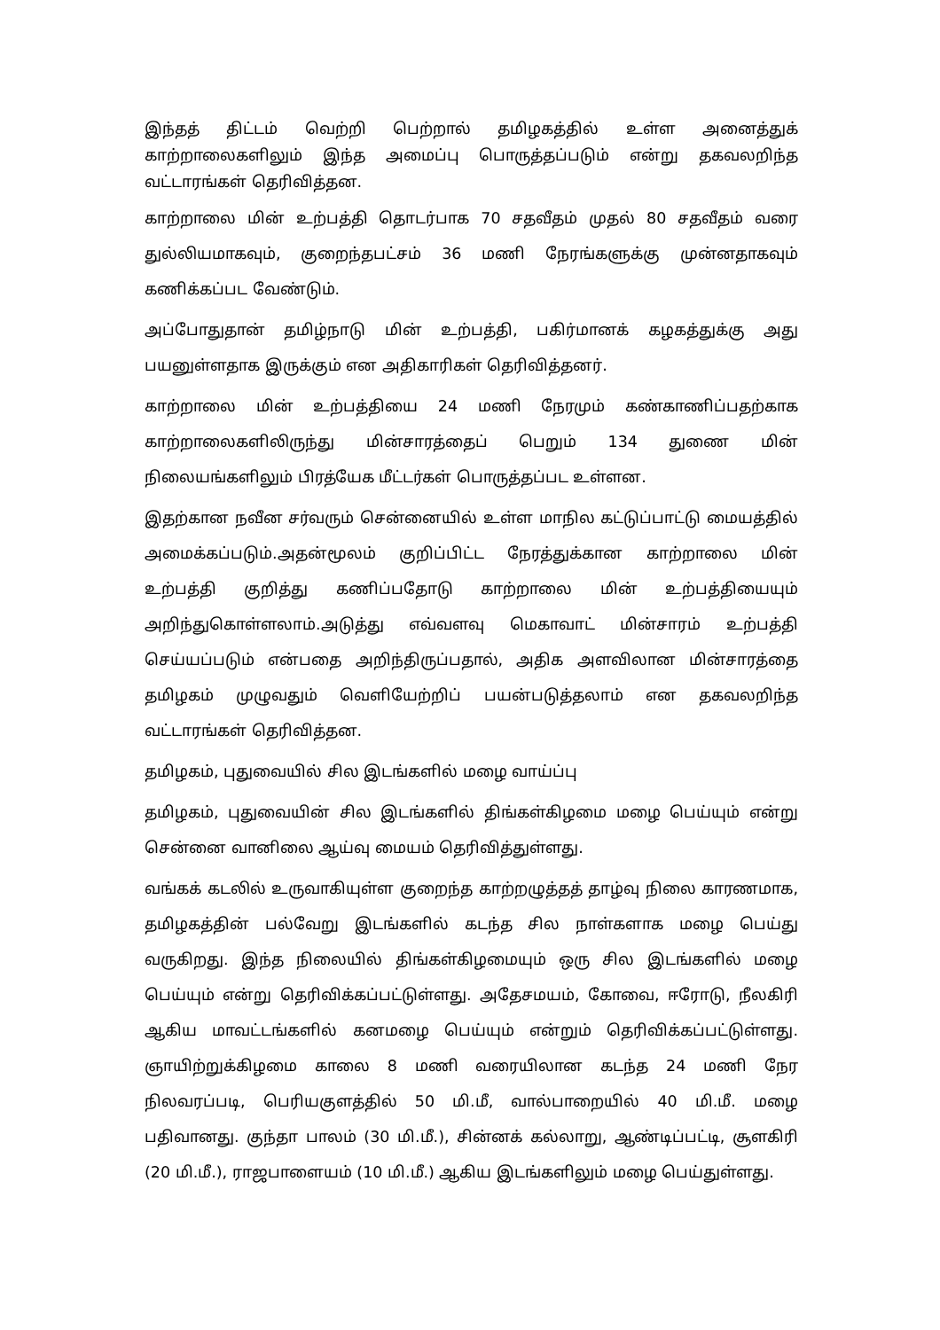இந்தத் திட்டம் வெற்றி பெற்றால் தமிழகத்தில் உள்ள அனைத்துக் காற்றாலைகளிலும் இந்த அமைப்பு பொருத்தப்படும் என்று தகவலறிந்த வட்டாரங்கள் தெரிவித்தன.
காற்றாலை மின் உற்பத்தி தொடர்பாக 70 சதவீதம் முதல் 80 சதவீதம் வரை துல்லியமாகவும், குறைந்தபட்சம் 36 மணி நேரங்களுக்கு முன்னதாகவும் கணிக்கப்பட வேண்டும்.
அப்போதுதான் தமிழ்நாடு மின் உற்பத்தி, பகிர்மானக் கழகத்துக்கு அது பயனுள்ளதாக இருக்கும் என அதிகாரிகள் தெரிவித்தனர்.
காற்றாலை மின் உற்பத்தியை 24 மணி நேரமும் கண்காணிப்பதற்காக காற்றாலைகளிலிருந்து மின்சாரத்தைப் பெறும் 134 துணை மின் நிலையங்களிலும் பிரத்யேக மீட்டர்கள் பொருத்தப்பட உள்ளன.
இதற்கான நவீன சர்வரும் சென்னையில் உள்ள மாநில கட்டுப்பாட்டு மையத்தில் அமைக்கப்படும்.அதன்மூலம் குறிப்பிட்ட நேரத்துக்கான காற்றாலை மின் உற்பத்தி குறித்து கணிப்பதோடு காற்றாலை மின் உற்பத்தியையும் அறிந்துகொள்ளலாம்.அடுத்து எவ்வளவு மெகாவாட் மின்சாரம் உற்பத்தி செய்யப்படும் என்பதை அறிந்திருப்பதால், அதிக அளவிலான மின்சாரத்தை தமிழகம் முழுவதும் வெளியேற்றிப் பயன்படுத்தலாம் என தகவலறிந்த வட்டாரங்கள் தெரிவித்தன.
தமிழகம், புதுவையில் சில இடங்களில் மழை வாய்ப்பு
தமிழகம், புதுவையின் சில இடங்களில் திங்கள்கிழமை மழை பெய்யும் என்று சென்னை வானிலை ஆய்வு மையம் தெரிவித்துள்ளது.
வங்கக் கடலில் உருவாகியுள்ள குறைந்த காற்றழுத்தத் தாழ்வு நிலை காரணமாக, தமிழகத்தின் பல்வேறு இடங்களில் கடந்த சில நாள்களாக மழை பெய்து வருகிறது. இந்த நிலையில் திங்கள்கிழமையும் ஒரு சில இடங்களில் மழை பெய்யும் என்று தெரிவிக்கப்பட்டுள்ளது. அதேசமயம், கோவை, ஈரோடு, நீலகிரி ஆகிய மாவட்டங்களில் கனமழை பெய்யும் என்றும் தெரிவிக்கப்பட்டுள்ளது. ஞாயிற்றுக்கிழமை காலை 8 மணி வரையிலான கடந்த 24 மணி நேர நிலவரப்படி, பெரியகுளத்தில் 50 மி.மீ, வால்பாறையில் 40 மி.மீ. மழை பதிவானது. குந்தா பாலம் (30 மி.மீ.), சின்னக் கல்லாறு, ஆண்டிப்பட்டி, சூளகிரி (20 மி.மீ.), ராஜபாளையம் (10 மி.மீ.) ஆகிய இடங்களிலும் மழை பெய்துள்ளது.